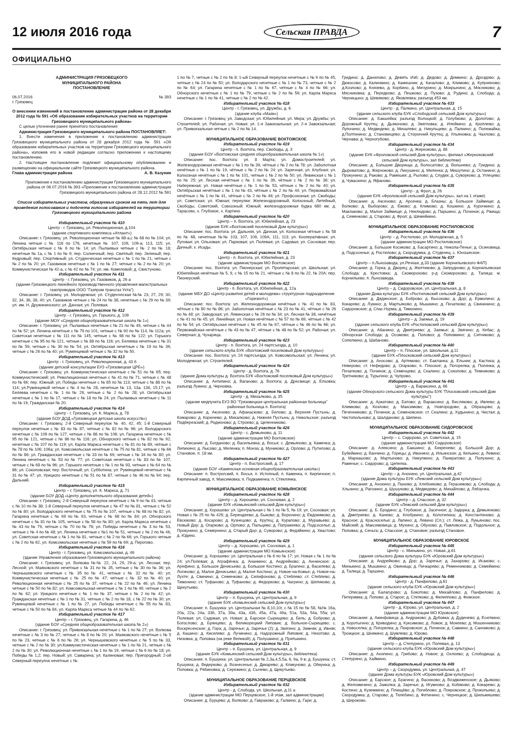12 июля 2016 года Сельская ПРАВДА 7
ОФИЦИАЛЬНО
АДМИНИСТРАЦИЯ ГРЯЗОВЕЦКОГО
МУНИЦИПАЛЬНОГО РАЙОНА
ПОСТАНОВЛЕНИЕ
06.07.2016 № 393
г. Грязовец
О внесении изменений в постановление администрации района от 28 декабря 2012 года № 591 «Об образовании избирательных участков на территории Грязовецкого муниципального района»
С целью уточнения ранее принятого постановления
Администрация Грязовецкого муниципального района ПОСТАНОВЛЯЕТ:
1. Внести изменения в приложение к постановлению администрации Грязовецкого муниципального района от 28 декабря 2012 года № 591 «Об образовании избирательных участков на территории Грязовецкого муниципального района», изложив его в новой редакции согласно приложению к настоящему постановлению.
2. Настоящее постановление подлежит официальному опубликованию и размещению на официальном сайте Грязовецкого муниципального района.
Глава администрации района А. В. Казунин
Приложение к постановлению администрации Грязовецкого муниципального района от 06.07.2016 № 393 «Приложение к постановлению администрации Грязовецкого муниципального района от 28.12.2012 № 591
Список избирательных участков, образуемых сроком на пять лет для проведения голосования и подсчета голосов избирателей на территории Грязовецкого муниципального района
Избирательный участок № 410
Центр - г. Грязовец, ул. Революционная, д.104
(здание спортивного комплекса «Атлант»)
Описание: г. Грязовец: ул. Революционная четные № 68-а,с № 68 по № 104; ул. Ленина четные с № 116 по 176, нечетные № 107, 109, 109-а; 113, 115; ул. Октябрьская четные с № 6 по № 14; ул. Пылаевых четные с № 2 по № 18; нечетные № 1а, с № 1 по № 9; пер. Солнечный; пер. Светлый; пер. Зеленый; пер. Кедровый; пер. Спортивный; ул. Студенческая нечетные с № 1 по № 21, четные с № 2 по № 20; ул. Газовиков нечетные с № 1 по № 27; четные с № 2 по № 20; ул. Коммунистическая № 42-а, с № 42 по № 74; ул. им. Комеловой; д. Свистуново.
Избирательный участок № 411
Центр - г. Грязовец, ул. Газовиков, д. 26 а
(здание Грязовецкого линейного производственного управления магистральных газопроводов ООО "Газпром трансгаз Ухта")
Описание: г. Грязовец: ул. Молодежная; ул. Студенческая №№ 23, 27, 29; 30, 32, 34, 36, 38, 40; ул. Газовиков четные с № 24 по № 38, нечетные с № 29 по № 39; ул. им. Н. Дружининского; ул. Дачная; ул. Полевая.
Избирательный участок № 412
Центр - г. Грязовец, ул. Горького, д. 109
(здание МОУ «Средняя общеобразовательная школа № 1»)
Описание: г. Грязовец: ул. Пылаевых нечетные с № 21 по № 49, четные с № 44 по № 52; ул. Ленина нечетные с № 79 по 101, четные с № 90 по № 114, № 112а; ул. Советская нечетные с № 111 по № 145, четные с № 98 по № 122; ул. Горького нечетные с № 95 по № 121, четные с № 88 по № 116; ул. Беляева нечетные с № 31 по № 59, четные с № 30 по № 54; ул. Октябрьская нечетные с № 19 по № 39, четные с № 26 по № 40; ул. Румянцевой четные с № 32 по № 50.
Избирательный участок № 413
Центр - г. Грязовец, ул. Революционная, д. 43 б
(здание детской консультации БУЗ «Грязовецкая ЦРБ»)
Описание: г. Грязовец: ул. Коммунистическая нечетные с № 51 по № 65; пер. Коммунистический; ул. Революционная нечетные с № 41 по № 71, четные с № 48 по № 66; пер. Южный; ул. Победы нечетные с № 85 по № 113; четные с № 88 по № 114; ул.Румянцевой четные с № 4 по № 28, нечетные № 13, 13а. 13б, 15.17; ул. Беляева нечетные с № 1 по № 29, четные с № 2 по № 28; ул. Октябрьская нечетные с № 1 по № 17, четные с № 18 по № 24; ул. Пылаевых нечетные с № 11 по № 19, Гражданская № 20.
Избирательный участок № 414
Центр - г. Грязовец, ул. К. Маркса, д. 78
(здание БОУ ДОД «Грязовецкая детская школа искусств»)
Описание: г. Грязовец: 2-й Северный переулок № 40, 42, 45; 1-й Северный переулок нечетные с № 83 по № 87, четные с № 82 по № 96; ул. Володарского нечетные с № 109 по № 127, четные с № 86 по № 106; ул. Гагарина нечетные с № 95 по № 121, четные с № 86 по № 116; ул. Обнорского четные с № 82 по № 92, нечетные с № 107 по № 119; ул. Карла Маркса нечетные с № 81 по № 89, четные с № 78 по № 106; 106а; ул. Комсомольская нечетные с № 75 по № 81, четные с № 66 по № 86; ул. Гражданская нечетные с № 33 по № 69, четные с № 34 по № 80; ул. Ленина нечетные с № 53 по № 77; ул. Советская нечетные с № 83 по № 107, четные с № 68 по № 96; ул. Горького нечетные с № 1 по № 93, четные с № 64 по № 86; ул. Соколовская; пер. Восточный; ул. Субботина; ул. Румянцевой нечетные с № 31 по № 47; ул. Урицкого нечетные с № 51 по № 87, четные с № 46 по № 94; пер. Дальний.
Избирательный участок № 415
Центр – г. Грязовец, ул. К. Маркса, д. 71
(здание БОУ ДОД «Центр дополнительного образования детей»)
Описание: г. Грязовец: 2-й Северный переулок нечетные с № 9 по № 43, четные с № 10 по № 38; 1-й Северный переулок нечетные с № 47 по № 81, четные с № 52 по № 80; ул. Володарского нечетные с № 75 по № 107, четные с № 68 по № 82; ул. Гагарина нечетные с № 69 по № 93, четные с № 68 по № 84; ул. Обнорского нечетные с № 81 по № 105, четные с № 58 по № 80; ул. Карла Маркса нечетные с № 43 по № 79, четные с № 70 по № 76; ул. Победы нечетные с № 3 по № 53, четные с № 4 по № 48; ул. Ленина нечетные с №1 по № 51, четные с № 2 по № 46, ул. Советская нечетные с № 1 по № 81, четные с № 2 по № 66; ул. Горького четные с № 2 по № 62, ул. Комсомольская нечетные с № 59 по № 69; д. Пирогово.
Избирательный участок № 416
Центр - г. Грязовец, ул. Комсомольская, д. 49
(здание Управления образования Грязовецкого муниципального района)
Описание: г. Грязовец: ул. Волкова №№ 22, 24, 29, 29-а; ул. Лесная; пер. Лесной; ул. Маяковского нечетные с № 31 по № 35, четные с № 30 по № 36; ул. Чернышевского нечетные с № 35 по № 41, четные с № 32 по № 40; ул. Коммунистическая нечетные с № 25 по № 47; четные с № 32 по № 40; ул. Революционная нечетные с № 25 по № 37, четные с № 22 по № 46; ул. Ленина четные с № 50 по № 82; ул. Комсомольская нечетные с № 1 по № 49, четные с № 2 по № 62; ул. Урицкого нечетные с № 1 по № 37, четные с № 2 по № 42; ул. Гражданская нечетные с № 1 по № 31, четные с № 2 по № 18, с № 22 по № 30; ул. Румянцевой нечетные с № 1 по № 27, ул. Победы нечетные с № 55 по № 83, четные с № 50 по № 84, ул. Карла Маркса четные № 44 по № 62.
Избирательный участок № 417
Центр – г. Грязовец, ул. Гагарина, д. 46
(здание БОУ «Средняя общеобразовательная школа № 2»)
Описание: г. Грязовец: ул. Привокзальная нечетные с № 1 по № 27; ул. Волкова нечетные с № 3 по № 27, четные с № 8 по № 20; ул. Маяковского нечетные с № 5 по № 23, четные с № 6 по № 26; ул. Чернышевского нечетные с № 5 по № 33, четные с № 2 по № 30; ул.Коммунистическая нечетные с № 1 по № 21, четные с № 2 по № 30; ул. Революционная нечетные с № 1 по № 19, четные с № 6 по № 18; ул. Победы № 1,2; пер. Новый; ул. Самарина; ул. Калиновая; пер. Пригородный; 2-ой Северный переулок нечетные с №
1 по № 7, четные с № 2 по № 8; 1-ый Северный переулок нечетные с № 9 по № 45, четные с № 24 по № 50; ул. Володарского нечетные с № 1 по № 73, четные с № 2 по № 64; ул. Гагарина нечетные с № 1 по № 67, четные с № 4 по № 66; ул. Обнорского нечетные с № 1 по № 79, четные с № 2 по № 56; ул. Карла Маркса нечетные с № 1 по № 41, четные с № 2 по № 42.
Избирательный участок № 418
Центр - г. Грязовец, ул. Дружбы, д. 6
(здание клуба «Маяк»)
Описание: г. Грязовец: ул. Заводская; ул. Юбилейная; ул. Мира; ул. Дружбы; ул. Строителей; ул. Рабочая; ул. Новая; ул. 1-я Завокзальная; ул. 2-я Завокзальная; ул. Привокзальная четные с № 2 по № 14.
МУНИЦИПАЛЬНОЕ ОБРАЗОВАНИЕ ВОХТОЖСКОЕ
Избирательный участок № 419
Центр - п. Вохтога, пер. Свободы, д. 3
(здание БОУ «Вохтожская средняя общеобразовательная школа № 1»)
Описание: пос. Вохтога: ул. 8 Марта; ул. Домостроителей; ул. Железнодорожная нечётные с № 1 по № 39, чётные с № 2 по № 78; ул. Заболотная нечётные с № 1 по № 19, чётные с № 2 по № 24; ул. Заречная; ул. Клубная; ул. Колхозная нечётные с № 1 по № 101, четные с № 2 по № 50; ул. Левинская с № 1 по № 25; ул. Лесная нечётные с № 1 по № 39, чётные с № 2 по № 36; ул. Набережная; ул. Новая нечётные с № 1 по № 53, чётные с № 2 по № 40; ул. Октябрьская нечётные с № 1 по № 43, чётные с № 2 по № 44; ул. Первомайская нечётные с № 1 по № 41, чётные с № 2 по № 46; ул. Профсоюзная; ул. Свободы; ул. Советская; ул. Южная; переулки: Железнодорожный, Колхозный, Литейный, Свободы, Советский, Совхозный; Южный; железнодорожная будка 680 км; д. Тарасово, х. Глубокое, х. Каргино
Избирательный участок № 420
Центр – п. Вохтога, ул. Юбилейная, д. 23
(здание БУК «Вохтожский поселковый Дом культуры»)
Описание: пос. Вохтога: ул. Дальняя, ул. Дачная, ул. Колхозная чётные с № 58 по № 68, нечетные №№ 103, 107, 109, 109А, 111, 113; ул. Кооперативная; ул. Луговая; ул. Ольховая; ул. Парковая; ул. Полевая; ул. Садовая; ул. Сосновая; пер. Дачный; х. Исады.
Избирательный участок № 421
Центр - п. Вохтога, ул. Юбилейная, д. 23
(здание администрации МО Вохтожское)
Описание: пос. Вохтога: ул. Пионерская; ул. Пролетарская; ул. Школьная; ул. Юбилейная нечётные № 5, 9, с № 15 по № 21, чётные с № 8 по № 22, № 20А; пер. Пионерский.
Избирательный участок № 422
Центр - п. Вохтога, ул. Юбилейная, д. 12а
(здание МБУ ДО «Центр развития детей и молодежи» структурное подразделение «Горизонт»)
Описание: пос. Вохтога: ул. Железнодорожная нечётные с № 41 по № 83, чётные с № 80 по № 86; ул. Заболотная нечётные с № 23 по № 41, чётные с № 26 по № 48; ул. Заводская; ул. Левинская с № 26 по № 34; ул. Лесная № 38, нечётные с № 41 по № 45; ул. Линейная; ул. Новая нечётные с № 57 по № 69, чётные с № 42 по № 54; ул. Октябрьская нечётные с № 45 по № 67, чётные с № 46 по № 66; ул. Первомайская нечётные с № 43 по № 47, чётные с № 48 по № 52; ул. Рабочая; ул. Северная; д. Чухарица.
Избирательный участок № 423
Центр - п. Вохтога, ул. 24 партсъезда, д. 10
(здание сельского клуба БУК «Вохтожский поселковый Дом культуры»)
Описание: пос. Вохтога: ул. 24 партсъезда; ул. Комсомольская; ул. Ленина; ул. Молодежная; ул. Строителей.
Избирательный участок № 424
Центр - д. Вохтога, д. 76
(здание Дома культуры д. Вохтога БУК «Вохтожский поселковый Дом культуры»)
Описание: д. Антипино; д. Ваганово; д. Вохтога; д. Дресвище; д. Елховка; разъезд Лукино; д. Черновка.
Избирательный участок № 425
Центр - д. Михалково, д. 35
(здание медпункта БУЗ ВО "Грязовецкая центральная районная больница" районная больница п. Вохтога)
Описание: д. Аксеново; д. Афанасково; д. Белово; д. Верхняя Пустынь; д. Комарово; д. Корючево; д. Михалково; д. Нижняя Пустынь; д. Никольское; разъезд Подберезский; д. Родионово; д. Строево; д. Целенниково.
Избирательный участок № 426
Центр - с. Демьяново, д. 11
(здание администрации МО Вохтожское)
Описание: д. Богданово; д. Васильевка; д. Восья; с. Демьяново; д. Каменка; д. Липихино; д. Лысово; д. Меленка; п. Монза; д. Муниково; д. Орлово; д. Путилово; д. Становое, п. 18 км.
Избирательный участок № 427
Центр - п. Вострогский, д. 17
(здание БОУ «Каменская основная общеобразовательная школа»)
Описание: п. Вострогский, п. Восья, п. Истопный, п. Каменка, п. Кирпичное; п. Кирпичный завод, п. Максимовка; п. Подкаменка; п. Стеклянка.
МУНИЦИПАЛЬНОЕ ОБРАЗОВАНИЕ КОМЬЯНСКОЕ
Избирательный участок № 428
Центр – д. Хорошево, ул. Сосновая, д. 2
(здание БУК «Комьянский сельский Дом культуры»)
Описание: д. Хорошево: ул. Центральная с № 1 по № 5, № 19; ул. Сосновая; ул. Новая с № 25 по № 42б; д. Берендеево; д. Быково; д. Воронино; д. Евдокимово; д. Евсюково; д. Косарово; д. Кузнецово; д. Крутец; д. Курапово; д. Муравьево; д. Новый Дор; д. Огарково; д. Орлово; д. Пальцево; д. Патракеево; д. Подсоселье; д. Прокунино; д. Семернино; д. Старый Дор; д. Суворово; д. Федяйкино; д. Хвастово; д. Юдино.
Избирательный участок № 429
Центр – д. Хорошево, ул. Сосновая, д. 1
(здание администрации МО Комьянское)
Описание: д. Хорошево: ул. Центральная с № 6 по № 17; ул. Новая с № 1 по № 24; ул.Полевая; д. Аграфёнка; д. Ананкино; д. Андрейково; д. Аннинское; д. Арефино; д. Большое Денисьево; д. Большое Костино; д. Брагино; д. Василево; д. Логиново; д. Малое Денисьево; д. Малое Костино; д. Новое-на-Комье; д. Новое-на-Лухте; д. Свинино; д. Семенково; д. Силифоново; д. Стеблево; ст. Стеблево; д. Тимонино; ст. Туфаново; д. Туфаново; д. Федорково; д. Чагрино; д. Шепяково; д. Щекутьево.
Избирательный участок № 430
Центр – п. Бушуиха, ул. Центральная, д. 9
(здание БУК «Комьянский сельский Дом культуры»)
Описание: п. Бушуиха: ул. Центральная № 8,10,10г, с № 15 по № 58, №№ 16а, 20а, 22а, 24а, 33б, 37а, 39а, 43а, 43б, 45а, 47а, 49а, 51а, 53а, 54а, 55а; ул. Полевая; ул. Садовая, ул. Новая; д. Барское Сырищево; д. Бель; д. Боброво; д. Богослово; д. Брянцево; д. Великорецкий Липовик; д. Вольное-Сырищево; с. Воскресенское; д. Гора; д. Заречье; д. Заречье (2); д. Звягино; д. Зимняк; д. Ивняк; д. Кашино; д. Киселево; д. Лучинино; д. Надорожный Липовик; д. Нехотово; д. Низовка; д. Поповка (на реке Великой); д. Полушкино; д. Притыкино.
Избирательный участок № 431
Центр – п. Бушуиха, ул. Центральная, д. 9
(здание БУК «Комьянский сельский Дом культуры», библиотека)
Описание: п. Бушуиха: ул. Центральная № 2,3а,4,5,5а, 6, 9а, 9 в; д. Бушуиха; ст. Бушуиха; д. Ведерково; д. Вознесенье; д. Дикарево; д. Кликуново; д. Обериха; д. Поповка; д. Рябиновка; д. Сережино; д. Сычево; д. Щекутьево.
МУНИЦИПАЛЬНОЕ ОБРАЗОВАНИЕ ПЕРЦЕВСКОЕ
Избирательный участок № 432
Центр - д. Слобода, ул. Школьная, д.11 а
(здание администрации МО Перцевское, 1-й этаж, зал администрации)
Описание: д. Бурцево; д. Волково; д. Гавраково; д. Галкино; д. Гари; д.
Гридино; д. Данилово; д. Девять Изб; д. Дедово; д. Демкино; д. Дроздово; д. Дюкосово; д. Калинкино; д. Камешник; д. Качалово; д. Климово; д. Куприяново; д.Козлово; д. Князево, д. Корбино, д. Мичурино; д. Мокрынино; д. Мясниково; д. Мясниковка; д. Передково; д. Пешково; д. Пузово; д. Рудино; д. Слобода; д. Черницыно; д. Шевяково; д. Яковлевка; разъезд 453 км.
Избирательный участок № 433
Центр - д. Палкино, ул. Центральная, д. 15
(здание сельского клуба БУК «Слободской сельский Дом культуры»)
Описание: д. Бакшейка; разъезд Волоцкой; д. Голубково; д. Долотово; д. Дорожный Крутец; д. Дьяконово; д. Звягловка; д. Илейкино; д. Кроплево; д. Лупочино; д. Медведево; д. Михалево; д. Никульцево; д. Палкино; д. Полежайка; д.Полтинино; д. Становищево; д. Сторонний Крутец; д. Ульяновка; д. Чахлово; д. Чернава; д. Черногубово.
Избирательный участок № 434
Центр - д. Жерноково, д. 86
(здание БУК «Фроловской сельский Дом культуры», филиал «Жерноковский сельский Дом культуры», зал библиотеки)
Описание: д. Большие Дворища; д. Волосатово; д. Волынево; д. Гридино; д. Дыроватово; д. Жерноково; д. Лихушино; д. Меленка; д. Мишутино; д. Останино; д. Прокунино; д. Раково; д. Рамешки; д. Рылово; д. Слудки; д. Суворково; д. Углецево; д. Чуваскино; д. Яфаново.
Избирательный участок № 435
Центр - д. Фрол, д. 26
(здание БУК «Фроловской сельский Дом культуры», зал на 1 этаже)
Описание: д. Аксеново; д. Арсенка; д. Блазны; д. Большое Займище; д. Волково; д. Выборово; д. Ежово; д. Климово; д. Кошкино; д. Курочкино; д. Маклаково; д. Малое Займище; д. Неклюдово; д. Паршино; д. Починок; д. Ржища; д. Семенково; д. Старово; д. Фрол; д. Шемейкино.
МУНИЦИПАЛЬНОЕ ОБРАЗОВАНИЕ РОСТИЛОВСКОЕ
Избирательный участок № 436
Центр – д. Ростилово, ул. Молодежная, д. 5
(здание администрации МО Ростиловское)
Описание: д. Большое Косиково; д. Басаргино; д. Никола-Пенье; д. Осиновица; д. Подсосенье; д. Ростилово; д. Скородумка; д. Студенец; с. Юношеское.
Избирательный участок № 437
Центр – п.Льнозавода, ул.Речная, д.33 (здание Корнильевского ФАП)
Описание: д. Горка; д. Дворец; д. Желтиково; д. Запрудново; д. Корнильевская Слобода; д. Крестовка; д. Скоморохово; р-д Скоморохово; д. Талица; м. Корнильево; п. Льнозавода.
Избирательный участок № 438
Центр – д. Сидоровское, ул. Центральная, д. 8
(здание Дома культуры БУК «Ростиловский сельский Дом культуры»)
Описание: д. Дядинское; д. Боброво; д. Высоково; д. Дор; д. Ермолино; д. Кокарево; д. Лукино; д. Мартьяково; д. Мышкино; д. Початково; д. Свининино; д. Сидоровское; д. Спас-Нурма; д. Тимонино.
Избирательный участок № 439
Центр – д. Заемье, д. 19
(здание сельского клуба БУК «Ростиловский сельский Дом культуры»)
Описание: д. Абанино; д. Дмитриево; д. Заемье; д. Звягино; д. Кебас; д. Обнорская Слобода; д. Осомово; д. Половоз; д. Поповкино; д. Ситниково; д. Сопелкино; д. Шабаново.
Избирательный участок № 440
Центр – п. Плоское, ул. Школьная, д.11
(здание БУК «Плосковский сельский Дом культуры»)
Описание: д. Аносово; д. Артемово; ст. Бакланка; д. Ельник; д. Кастиха; д. Неверово; ст. Нефедово; д. Огарково; п. Плоское; д. Погорелка; д. Полянка; д. Початково; д. Починок; д. Семенцево; д. Скалино; д. Соколово; д. Темниково; д. Третниково; д. Турыгино; д. Чупрово.
Избирательный участок № 441
Центр – д. Вараксино, д. 66
(здание Обнорского сельского Дома культуры БУК "Плосковский сельский Дом культуры")
Описание: д. Аркатово; д. Батово; д. Вараксино; д. Висляково; д. Ивлево; д. Климково; д. Козлово; д. Максимово; д. Новгородово; д. Образцово; д. Печенниково; д. Починок; д. Семеновское; ст. Скалино; д. Худынино; д. Чистая; д. Чистопольново; д. Шалданово; д. Шипино.
МУНИЦИПАЛЬНОЕ ОБРАЗОВАНИЕ СИДОРОВСКОЕ
Избирательный участок № 442
Центр – с. Сидорово, ул. Советская, д. 15
(здание администрации МО Сидоровское)
Описание: д. Алексино; д. Бакшино; д. Бекренево; д. Большой Дор; д. Бубейкино; д. Ванчино; д. Горицы; д. Ивонино; д. Ильинское; д. Кельино; д. Левино; д. Маркашово; д. Мартыново; д. Никулкино; д. Панкратово; д. Полухино; д. Раменье; с. Сидорово; д. Цепелка.
Избирательный участок № 443
Центр – д. Анохино, ул. Центральная, д.42
(здание Дома культуры БУК «Лежский сельский Дом культуры»)
Описание: д. Анохино; д. Паново; д. Хлебниково; д. Герасимово; д. Слобода; д. Хлызино; д. Рагозино; д. Шушуково; д. Медведево; д. Михайлово; д. Лябзунка.
Избирательный участок № 444
Центр – д. Спасское, д. 32
(здание БУК «Лежский сельский Дом культуры»)
Описание: д. Б. Бродино; д. Глубокое; д. Засечное; д. Задорка; д. Демьянково; д. Дмитриево; д. Канево; д. Клобукино; д. Колотилиха; д. Константиново; д. Красное; д. Красноселье; д. Лапино; д. Левино (Сп.); ст. Лежа, д. Лукьяново; пос. Майский; д. Максимовица; д. Мухино; д. Обухово; д. Павловское; д. Подольное; д. Поповка; д. Сеньга; д. Спасское; д. Становое; разъезд Становое.
МУНИЦИПАЛЬНОЕ ОБРАЗОВАНИЕ ЮРОВСКОЕ
Избирательный участок № 445
Центр - с. Минькино, ул. Новая, д.61
(здание сельского Дома культуры БУК «Юровский Дом культуры»)
Описание: д. Андрейково; д. Дор; д. Заречье; д. Захарово; д. Исаково; с. Минькино; д. Мышкино; д. Овинища; д. Пичкарево; д. Ременниково; д. Семейкино; д. Талица; д. Таршино.
Избирательный участок № 446
Центр - д. Панфилово, д.61
(здание сельского клуба БУК «Юровский Дом культуры»)
Описание: д. Балагурово; д. Бокотово; д. Михайлово; д. Панфилово; д. Питеримка; д. Попово; д. Старое; д. Степково; д. Филиппово; д. Фомское.
Избирательный участок № 447
Центр - д. Юрово, ул. Центральная, д. 2
(здание администрации МО Юровское)
Описание: д. Акинфовица; д. Андраково; д. Дубовка; д. Дуденево; д. Есюткино; д. Коротыгино; д. Криводино; д. Куксимово; д. Ломок; д. Мокеево; д. Мошенниково; д. Новоселка; д. Погорелка; д. Покровское; д. Починок; д. Савкино; д. Санниково; д. Троицкое; д. Шнякино; д. Шумлево; д. Юрово.
Избирательный участок № 448
Центр – д. Степурино, ул. Полевая, д. 13
(здание сельского клуба БУК «Юровский Дом культуры»)
Описание: д. Анопино; д. Грибово; д. Новое; д. Охлоево; д. Слободищa; д. Степурино; д. Хаймино.
Избирательный участок № 449
Центр – д. Скородумка, ул. Центральная, д. 47
(здание Дома культуры БУК «Юровский Дом культуры»)
Описание: д. Барское; д. Брагино; д. Васюково; д. Воздвиженское; д. Дьяково; д. Желоминино; д. Зажолка; д. Заречье; д. Игумново; д. Кобяково; д. Кокарево; д. Костино; д. Куземкино; д. Плющёво; д. Погиблово; д. Покровское; д. Прокопьево; д. Скородумка; д. Старово; д. Телебино; д. Фетинино; с. Чернецкое; д. Шильмяшево; д. Широково.